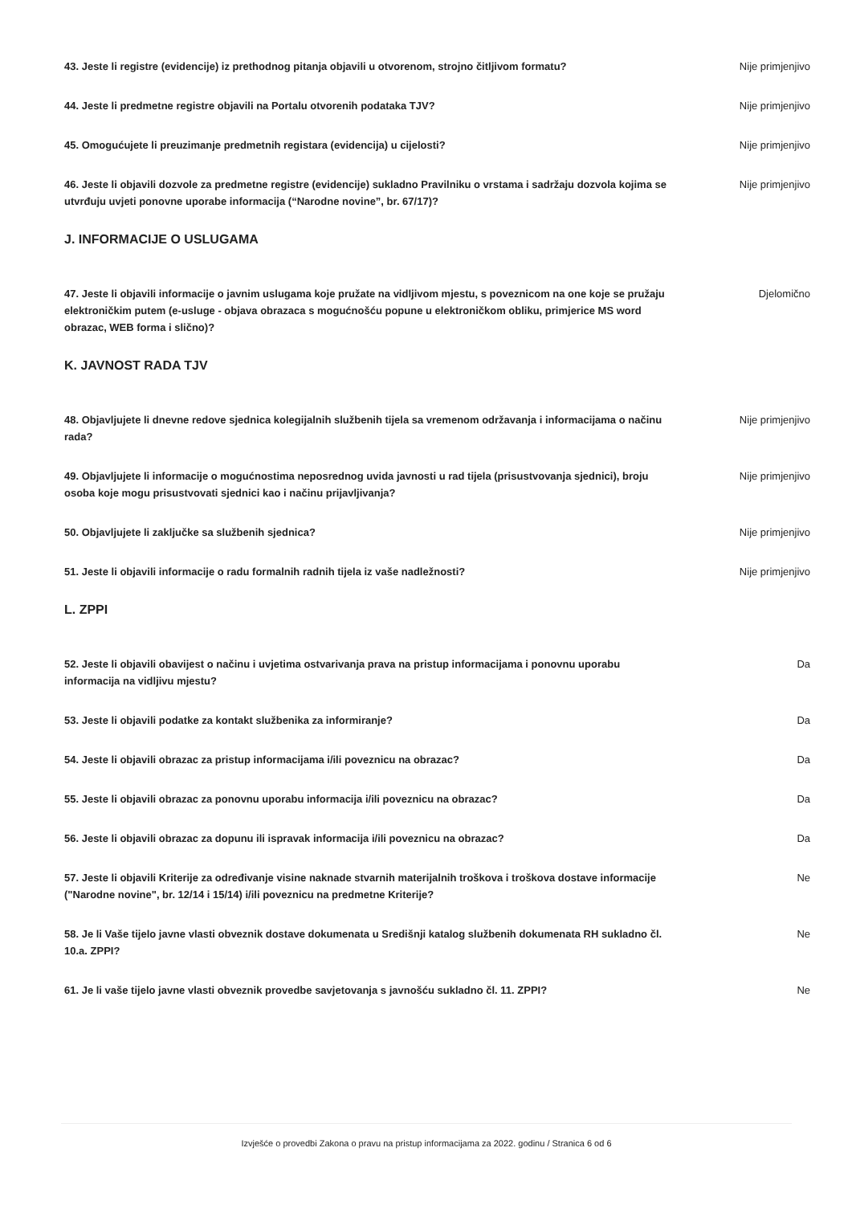43. Jeste li registre (evidencije) iz prethodnog pitanja objavili u otvorenom, strojno čitljivom formatu?
Nije primjenjivo
44. Jeste li predmetne registre objavili na Portalu otvorenih podataka TJV? Nije primjenjivo
45. Omogućujete li preuzimanje predmetnih registara (evidencija) u cijelosti? Nije primjenjivo
46. Jeste li objavili dozvole za predmetne registre (evidencije) sukladno Pravilniku o vrstama i sadržaju dozvola kojima se utvrđuju uvjeti ponovne uporabe informacija (“Narodne novine”, br. 67/17)?
Nije primjenjivo
J. INFORMACIJE O USLUGAMA
47. Jeste li objavili informacije o javnim uslugama koje pružate na vidljivom mjestu, s poveznicom na one koje se pružaju elektroničkim putem (e-usluge - objava obrazaca s mogućnošću popune u elektroničkom obliku, primjerice MS word obrazac, WEB forma i slično)?
Djelomično
K. JAVNOST RADA TJV
48. Objavljujete li dnevne redove sjednica kolegijalnih službenih tijela sa vremenom održavanja i informacijama o načinu rada?
Nije primjenjivo
49. Objavljujete li informacije o mogućnostima neposrednog uvida javnosti u rad tijela (prisustvovanja sjednici), broju osoba koje mogu prisustvovati sjednici kao i načinu prijavljivanja?
Nije primjenjivo
50. Objavljujete li zaključke sa službenih sjednica? Nije primjenjivo
51. Jeste li objavili informacije o radu formalnih radnih tijela iz vaše nadležnosti? Nije primjenjivo
L. ZPPI
52. Jeste li objavili obavijest o načinu i uvjetima ostvarivanja prava na pristup informacijama i ponovnu uporabu informacija na vidljivu mjestu?
Da
53. Jeste li objavili podatke za kontakt službenika za informiranje? Da
54. Jeste li objavili obrazac za pristup informacijama i/ili poveznicu na obrazac? Da
55. Jeste li objavili obrazac za ponovnu uporabu informacija i/ili poveznicu na obrazac? Da
56. Jeste li objavili obrazac za dopunu ili ispravak informacija i/ili poveznicu na obrazac? Da
57. Jeste li objavili Kriterije za određivanje visine naknade stvarnih materijalnih troškova i troškova dostave informacije ("Narodne novine", br. 12/14 i 15/14) i/ili poveznicu na predmetne Kriterije?
Ne
58. Je li Vaše tijelo javne vlasti obveznik dostave dokumenata u Središnji katalog službenih dokumenata RH sukladno čl. 10.a. ZPPI?
Ne
61. Je li vaše tijelo javne vlasti obveznik provedbe savjetovanja s javnošću sukladno čl. 11. ZPPI?
Ne
Izvješće o provedbi Zakona o pravu na pristup informacijama za 2022. godinu / Stranica 6 od 6